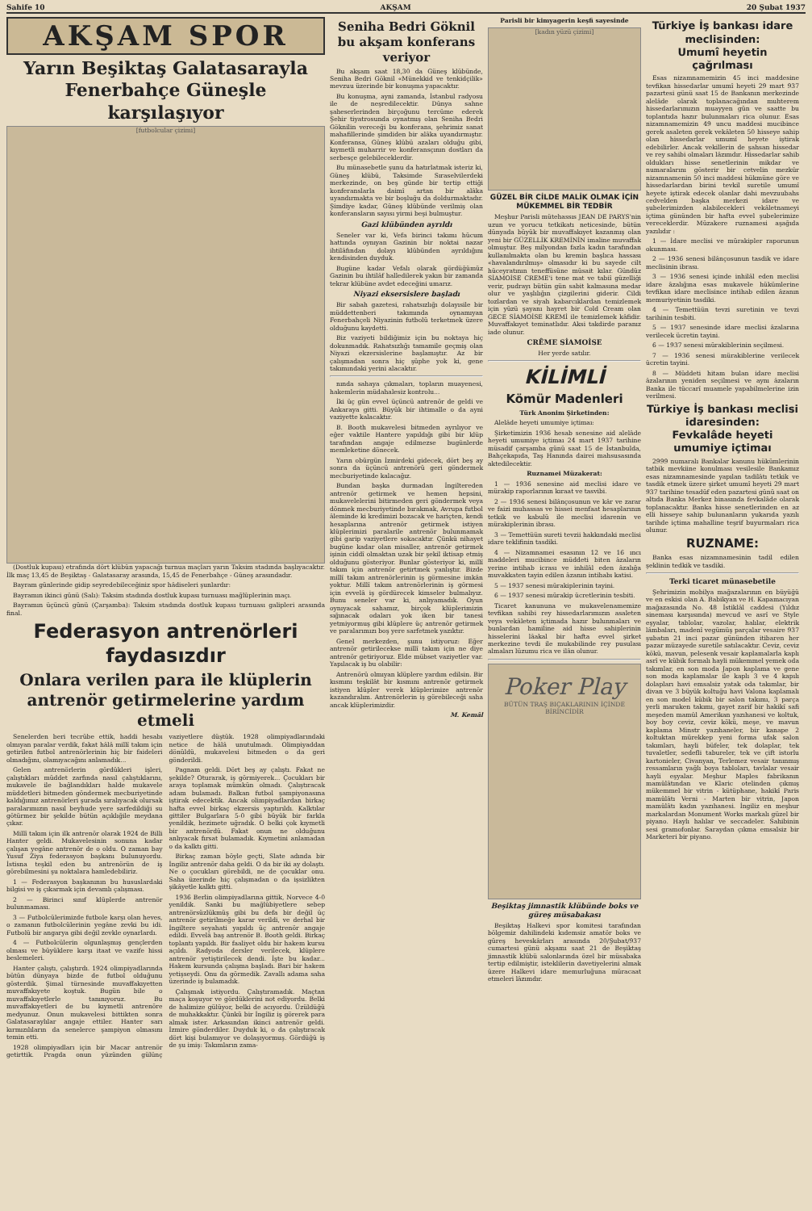Sahife 10 AKŞAM 20 Şubat 1937
AKŞAM SPOR
Yarın Beşiktaş Galatasarayla
Fenerbahçe Güneşle karşılaşıyor
[futbolcular çizimi]
(Dostluk kupası) etrafında dört klübün yapacağı turnua maçları yarın Taksim stadında başlıyacaktır. İlk maç 13,45 de Beşiktaş - Galatasaray arasında, 15,45 de Fenerbahçe - Güneş arasındadır.
Bayram günlerinde gidip seyredebileceğiniz spor hâdiseleri şunlardır:
Bayramın ikinci günü (Salı): Taksim stadında dostluk kupası turnuası mağlûplerinin maçı.
Bayramın üçüncü günü (Çarşamba): Taksim stadında dostluk kupası turnuası galipleri arasında final.
Federasyon antrenörleri faydasızdır
Onlara verilen para ile klüplerin antrenör getirmelerine yardım etmeli
Senelerden beri tecrübe ettik, haddi hesabı olmıyan paralar verdik, fakat hâlâ millî takım için getirilen futbol antrenörlerinin hiç bir faideleri olmadığını, olamıyacağını anlamadık...
Gelen antrenörlerin gördükleri işleri, çalıştıkları müddet zarfında nasıl çalıştıklarını, mukavele ile bağlandıkları halde mukavele müddetleri bitmeden göndermek mecburiyetinde kaldığımız antrenörleri şurada sıralıyacak olursak paralarımızın nasıl beyhude yere sarfedildiği su götürmez bir şekilde bütün açıklığile meydana çıkar.
Millî takım için ilk antrenör olarak 1924 de Billi Hanter geldi. Mukavelesinin sonuna kadar çalışan yegâne antrenör de o oldu. O zaman bay Yusuf Ziya federasyon başkanı bulunuyordu. İstisna teşkil eden bu antrenörün de iş görebilmesini şu noktalara hamledebiliriz.
1 — Federasyon başkanının bu hususlardaki bilgisi ve iş çıkarmak için devamlı çalışması.
2 — Birinci sınıf klüplerde antrenör bulunmaması.
3 — Futbolcülerimizde futbole karşı olan heves, o zamanın futbolcülerinin yegâne zevki bu idi. Futbolü bir angarya gibi değil zevkle oynarlardı.
4 — Futbolcülerin olgunlaşmış gençlerden olması ve büyüklere karşı itaat ve vazife hissi beslemeleri.
Hanter çalıştı, çalıştırdı. 1924 olimpiyadlarında bütün dünyaya bizde de futbol olduğunu gösterdik. Şimal türnesinde muvaffakıyetten muvaffakıyete koştuk. Bugün bile o muvaffakıyetlerle tanınıyoruz. Bu muvaffakıyetleri de bu kıymetli antrenöre medyunuz. Onun mukavelesi bittikten sonra Galatasaraylılar angaje ettiler. Hanter sarı kırmızılıların da senelerce şampiyon olmasını temin etti.
1928 olimpiyadları için bir Macar antrenör getirttik. Pragda onun yüzünden gülünç vaziyetlere düştük. 1928 olimpiyadlarındaki netice de hâlâ unutulmadı. Olimpiyaddan dönüldü, mukavelesi bitmeden o da geri gönderildi.
Pagnam geldi. Dört beş ay çalıştı. Fakat ne şekilde? Oturarak, iş görmiyerek... Çocukları bir araya toplamak mümkün olmadı. Çalıştıracak adam bulamadı. Balkan futbol şampiyonasına iştirak edecektik. Ancak olimpiyadlardan birkaç hafta evvel birkaç ekzersis yaptırıldı. Kalktılar gittiler Bulgarlara 5-0 gibi büyük bir farkla yenildik, hezimete uğradık. O belki çok kıymetli bir antrenördü. Fakat onun ne olduğunu anlıyacak fırsat bulamadık. Kıymetini anlamadan o da kalktı gitti.
Birkaç zaman böyle geçti, Slate adında bir İngiliz antrenör daha geldi. O da bir iki ay dolaştı. Ne o çocukları görebildi, ne de çocuklar onu. Saha üzerinde hiç çalışmadan o da işsizlikten şikâyetle kalktı gitti.
1936 Berlin olimpiyadlarına gittik, Norvece 4-0 yenildik. Sanki bu mağlûbiyetlere sebep antrenörsüzlükmüş gibi bu defa bir değil üç antrenör getirilmeğe karar verildi, ve derhal bir İngiltere seyahati yapıldı üç antrenör angaje edildi. Evvelâ baş antrenör B. Booth geldi. Birkaç toplantı yapıldı. Bir faaliyet oldu bir hakem kursu açıldı. Radyoda dersler verilecek, klüplere antrenör yetiştirilecek dendi. İşte bu kadar... Hakem kursunda çalışma başladı. Bari bir hakem yetişseydi. Onu da görmedik. Zavallı adama saha üzerinde iş bulamadık.
Çalışmak istiyordu. Çalıştıramadık. Maçtan maça koşuyor ve gördüklerini not ediyordu. Belki de halimize gülüyor, belki de acıyordu. Üzüldüğü de muhakkaktır. Çünkü bir İngiliz iş görerek para almak ister. Arkasından ikinci antrenör geldi. İzmire gönderdiler. Duyduk ki, o da çalıştıracak dört kişi bulamıyor ve dolaşıyormuş. Gördüğü iş de şu imiş: Takımların zama-
Seniha Bedri Göknil bu akşam konferans veriyor
Bu akşam saat 18,30 da Güneş klübünde, Seniha Bedri Göknil «Münekkid ve tenkidçilik» mevzuu üzerinde bir konuşma yapacaktır.
Bu konuşma, ayni zamanda, İstanbul radyosu ile de neşredilecektir. Dünya sahne şaheserlerinden birçoğunu tercüme ederek Şehir tiyatrosunda oynatmış olan Seniha Bedri Göknilin vereceği bu konferans, şehrimiz sanat mahafillerinde şimdiden bir alâka uyandırmıştır. Konferansa, Güneş klübü azaları olduğu gibi, kıymetli muharrir ve konferansçının dostları da serbesçe gelebileceklerdir.
Bu münasebetle şunu da hatırlatmak isteriz ki, Güneş klübü, Taksimde Sıraselvilerdeki merkezinde, on beş günde bir tertip ettiği konferanslarla daimî artan bir alâka uyandırmakta ve bir boşluğu da doldurmaktadır. Şimdiye kadar, Güneş klübünde verilmiş olan konferansların sayısı yirmi beşi bulmuştur.
Gazi klübünden ayrıldı
Seneler var ki, Vefa birinci takımı hücum hattında oynıyan Gazinin bir noktai nazar ihtilâfından dolayı klübünden ayrıldığını kendisinden duyduk.
Bugüne kadar Vefalı olarak gördüğümüz Gazinin bu ihtilâf halledilerek yakın bir zamanda tekrar klübüne avdet edeceğini umarız.
Niyazi eksersislere başladı
Bir sabah gazetesi, rahatsızlığı dolayısile bir müddettenberi takımında oynamıyan Fenerbahçeli Niyazinin futbolü terketmek üzere olduğunu kaydetti.
Biz vaziyeti bildiğimiz için bu noktaya hiç dokunmadık. Rahatsızlığı tamamile geçmiş olan Niyazi ekzersislerine başlamıştır. Az bir çalışmadan sonra hiç şüphe yok ki, gene takımındaki yerini alacaktır.
nında sahaya çıkmaları, topların muayenesi, hakemlerin müdahalesiz kontrolu...
İki üç gün evvel üçüncü antrenör de geldi ve Ankaraya gitti. Büyük bir ihtimalle o da ayni vaziyette kalacaktır.
B. Booth mukavelesi bitmeden ayrılıyor ve eğer vaktile Hantere yapıldığı gibi bir klüp tarafından angaje edilmezse bugünlerde memleketine dönecek.
Yarın obürgün İzmirdeki gidecek, dört beş ay sonra da üçüncü antrenörü geri göndermek mecburiyetinde kalacağız.
Bundan başka durmadan İngiltereden antrenör getirmek ve hemen hepsini, mukavelelerini bitirmeden geri göndermek veya dönmek mecburiyetinde bırakmak, Avrupa futbol âleminde ki kredimizi bozacak ve hariçten, kendi hesaplarına antrenör getirmek istiyen klüplerimizi paralarile antrenör bulunmamak gibi garip vaziyetlere sokacaktır. Çünkü nihayet bugüne kadar olan misaller, antrenör getirmek işinin ciddî olmaktan uzak bir şekil iktisap etmiş olduğunu gösteriyor. Bunlar gösteriyor ki, millî takım için antrenör getirtmek yanlıştır. Bizde millî takım antrenörlerinin iş görmesine imkân yoktur. Millî takım antrenörlerinin iş görmesi için evvelâ iş gördürecek kimseler bulmalıyız. Bunu seneler var ki, anlıyamadık. Oyun oynıyacak sahamız, birçok klüplerimizin sığınacak odaları yok iken bir tanesi yetmiyormuş gibi klüplere üç antrenör getirmek ve paralarımızı boş yere sarfetmek yazıktır.
Genel merkezden, şunu istiyoruz: Eğer antrenör getirilecekse millî takım için ne diye antrenör getiriyoruz. Elde mübset vaziyetler var. Yapılacak iş bu olabilir:
Antrenörü olmıyan klüplere yardım edilsin. Bir kısmını teşkilât bir kısmını antrenör getirmek istiyen klüpler verek klüplerimize antrenör kazandıralım. Antrenörlerin iş görebileceği saha ancak klüplerimizdir.
M. Kemâl
Parisli bir kimyagerin keşfi sayesinde
[kadın yüzü çizimi]
GÜZEL BİR CİLDE MALİK OLMAK İÇİN MÜKEMMEL BİR TEDBİR
Meşhur Parisli mütehassıs JEAN DE PARYS'nin uzun ve yorucu tetkikatı neticesinde, bütün dünyada büyük bir muvaffakıyet kazanmış olan yeni bir GÜZELLİK KREMİNİN imaline muvaffak olmuştur. Beş milyondan fazla kadın tarafından kullanılmakta olan bu kremin başlıca hassası «havalandırılmış» olmasıdır ki bu sayede cilt hüceyratının teneffüsüne müsait kılar. Gündüz SİAMOİSE CREME'i tene mat ve tabiî güzelliği verir, pudrayı bütün gün sabit kalmasına medar olur ve yaşlılığın çizgilerini giderir. Cildi tozlardan ve siyah kabarcıklardan temizlemek için yüzü şayanı hayret bir Cold Cream olan GECE SİAMOİSE KREMİ ile temizlemek kâfidir. Muvaffakıyet teminatlıdır. Aksi takdirde paranız iade olunur.
CRÊME SİAMOİSE
Her yerde satılır.
KİLİMLİ
Kömür Madenleri
Türk Anonim Şirketinden:
Alelâde heyeti umumiye içtimaı:
Şirketimizin 1936 hesab senesine aid alelâde heyeti umumiye içtimaı 24 mart 1937 tarihine müsadif çarşamba günü saat 15 de İstanbulda, Bahçekapıda, Taş Hanında dairei mahsusasında aktedilecektir.
Ruznamei Müzakerat:
1 — 1936 senesine aid meclisi idare ve mürakip raporlarının kıraat ve tasvibi.
2 — 1936 senesi bilânçosunun ve kâr ve zarar ve faizi muhassas ve hissei menfaat hesaplarının tetkik ve kabulü ile meclisi idarenin ve mürakiplerinin ibrası.
3 — Temettüün sureti tevzii hakkındaki meclisi idare teklifinin tasdiki.
4 — Nizamnamei esasının 12 ve 16 ıncı maddeleri mucibince müddeti biten âzaların yerine intihab icrası ve inhilâl eden âzalığa muvakkaten tayin edilen âzanın intihabı katisi.
5 — 1937 senesi mürakiplerinin tayini.
6 — 1937 senesi mürakip ücretlerinin tesbiti.
Ticaret kanununa ve mukavelenamemize tevfikan sahibi rey hissedarlarımızın asaleten veya vekâleten içtimada hazır bulunmaları ve bunlardan hamiline aid hisse sahiplerinin hisselerini lâakal bir hafta evvel şirket merkezine tevdi ile mukabilinde rey pusulası almaları lüzumu rica ve ilân olunur.
Poker Play
BÜTÜN TRAŞ BIÇAKLARININ İÇİNDE BİRİNCİDİR
Beşiktaş jimnastik klübünde boks ve güreş müsabakası
Beşiktaş Halkevi spor komitesi tarafından bölgemiz dahilindeki kıdemsiz amatör boks ve güreş heveskârları arasında 20/Şubat/937 cumartesi günü akşamı saat 21 de Beşiktaş jimnastik klübü salonlarında özel bir müsabaka tertip edilmiştir, isteklilerin davetiyelerini almak üzere Halkevi idare memurluğuna müracaat etmeleri lâzımdır.
Türkiye İş bankası idare meclisinden:
Umumî heyetin çağrılması
Esas nizamnamemizin 45 inci maddesine tevfikan hissedarlar umumî heyeti 29 mart 937 pazartesi günü saat 15 de Bankanın merkezinde alelâde olarak toplanacağından muhterem hissedarlarımızın muayyen gün ve saatte bu toplantıda hazır bulunmaları rica olunur. Esas nizamnamemizin 49 uncu maddesi mucibince gerek asaleten gerek vekâleten 50 hisseye sahip olan hissedarlar umumî heyete iştirak edebilirler. Ancak vekillerin de şahsan hissedar ve rey sahibi olmaları lâzımdır. Hissedarlar sahib oldukları hisse senetlerinin mikdar ve numaralarını gösterir bir cetvelin mezkûr nizamnamenin 50 inci maddesi hükmüne göre ve hissedarlardan birini tevkil suretile umumî heyete iştirak edecek olanlar dahi mevzuubahs cedvelden başka merkezi idare ve şubelerimizden alabilecekleri vekâletnameyi içtima gününden bir hafta evvel şubelerimize vereceklerdir. Müzakere ruznamesi aşağıda yazılıdır :
1 — İdare meclisi ve mürakipler raporunun okunması.
2 — 1936 senesi bilânçosunun tasdik ve idare meclisinin ibrası.
3 — 1936 senesi içinde inhilâl eden meclisi idare âzalığına esas mukavele hükümlerine tevfikan idare meclisince intihab edilen âzanın memuriyetinin tasdiki.
4 — Temettüün tevzi suretinin ve tevzi tarihinin tesbiti.
5 — 1937 senesinde idare meclisi âzalarına verilecek ücretin tayini.
6 — 1937 senesi mürakiblerinin seçilmesi.
7 — 1936 senesi mürakiblerine verilecek ücretin tayini.
8 — Müddeti hitam bulan idare meclisi âzalarının yeniden seçilmesi ve aynı âzaların Banka ile tüccarî muamele yapabilmelerine izin verilmesi.
Türkiye İş bankası meclisi idaresinden:
Fevkalâde heyeti umumiye içtimaı
2999 numaralı Bankalar kanunu hükümlerinin tatbik mevkiine konulması vesilesile Bankamız esas nizamnamesinde yapılan tadilâtı tetkik ve tasdik etmek üzere şirket umumî heyeti 29 mart 937 tarihine tesadüf eden pazartesi günü saat on altıda Banka Merkez binasında fevkalâde olarak toplanacaktır. Banka hisse senetlerinden en az elli hisseye sahip bulunanların yukarıda yazılı tarihde içtima mahalline teşrif buyurmaları rica olunur.
RUZNAME:
Banka esas nizamnamesinin tadil edilen şeklinin tedkik ve tasdiki.
Terki ticaret münasebetile
Şehrimizin mobilya mağazalarının en büyüğü ve en eskisi olan A. Babikyan ve H. Kapamacıyan mağazasında No. 48 İstiklâl caddesi (Yıldız sineması karşısında) mevcud ve asrî ve Style eşyalar, tablolar, vazolar, halılar, elektrik lâmbaları, madenî vegümüş parçalar vesaire 937 şubatın 21 inci pazar gününden itibaren her pazar müzayede suretile satılacaktır. Ceviz, ceviz kökü, mavun, pelesenk vesair kaplamalarla kaplı asrî ve kübik formalı hayli mükemmel yemek oda takımlar, en son moda Japon kaplama ve gene son moda kaplamalar ile kaplı 3 ve 4 kapılı dolapları havi emsalsiz yatak oda takımlar, bir divan ve 3 büyük koltuğu havi Valona kaplamalı en son model kübik bir salon takımı, 3 parça yerli maruken takımı, gayet zarif bir hakikî safi meşeden mamûl Amerikan yazıhanesi ve koltuk, boy boy ceviz, ceviz kökü, meşe, ve mavun kaplama Minstr yazıhaneler, bir kanape 2 koltuktan mürekkep yeni forma ufak salon takımları, hayli büfeler, tek dolaplar, tek tuvaletler, sedefli tabureler, tek ve çift istorlu kartonieler, Civanyan, Terlemez vesair tanınmış ressamların yağlı boya tabloları, tavlalar vesair hayli eşyalar. Meşhur Maples fabrikanın mamûlâtından ve Klaric otelinden çıkmış mükemmel bir vitrin - kütüphane, hakikî Paris mamûlâtı Verni - Marten bir vitrin, Japon mamûlâtı kadın yazıhanesi. İngiliz en meşhur markalardan Monument Works markalı güzel bir piyano. Haylı halılar ve seccadeler. Sahibinin sesi gramofonlar. Saraydan çıkma emsalsiz bir Marketeri bir piyano.